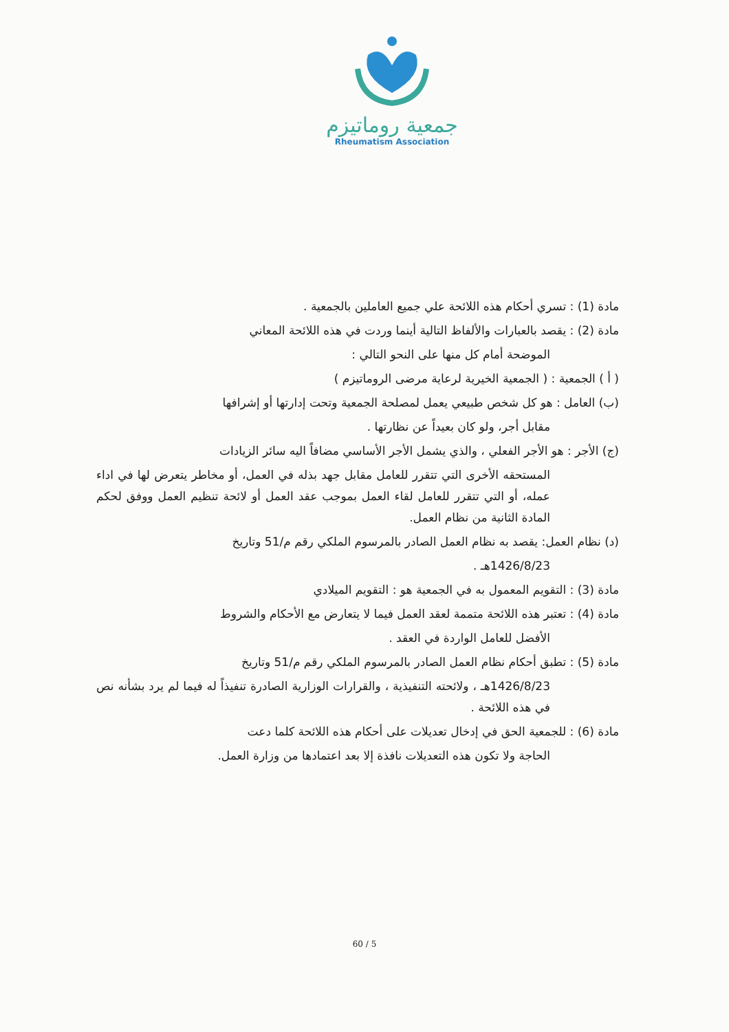جمعية روماتيزم
Rheumatism Association
مادة (1) : تسري أحكام هذه اللائحة علي جميع العاملين بالجمعية .
مادة (2) : يقصد بالعبارات والألفاظ التالية أينما وردت في هذه اللائحة المعاني
الموضحة أمام كل منها على النحو التالي :
( أ ) الجمعية : ( الجمعية الخيرية لرعاية مرضى الروماتيزم )
(ب) العامل : هو كل شخص طبيعي يعمل لمصلحة الجمعية وتحت إدارتها أو إشرافها
مقابل أجر، ولو كان بعيداً عن نظارتها .
(ج) الأجر : هو الأجر الفعلي ، والذي يشمل الأجر الأساسي مضافاً اليه سائر الزيادات
المستحقه الأخرى التي تتقرر للعامل مقابل جهد بذله في العمل، أو مخاطر يتعرض لها في اداء عمله، أو التي تتقرر للعامل لقاء العمل بموجب عقد العمل أو لائحة تنظيم العمل ووفق لحكم المادة الثانية من نظام العمل.
(د) نظام العمل: يقصد به نظام العمل الصادر بالمرسوم الملكي رقم م/51 وتاريخ
1426/8/23هـ .
مادة (3) : التقويم المعمول به في الجمعية هو : التقويم الميلادي
مادة (4) : تعتبر هذه اللائحة متممة لعقد العمل فيما لا يتعارض مع الأحكام والشروط
الأفضل للعامل الواردة في العقد .
مادة (5) : تطبق أحكام نظام العمل الصادر بالمرسوم الملكي رقم م/51 وتاريخ
1426/8/23هـ ، ولائحته التنفيذية ، والقرارات الوزارية الصادرة تنفيذاً له فيما لم يرد بشأنه نص في هذه اللائحة .
مادة (6) : للجمعية الحق في إدخال تعديلات على أحكام هذه اللائحة كلما دعت
الحاجة ولا تكون هذه التعديلات نافذة إلا بعد اعتمادها من وزارة العمل.
60 / 5